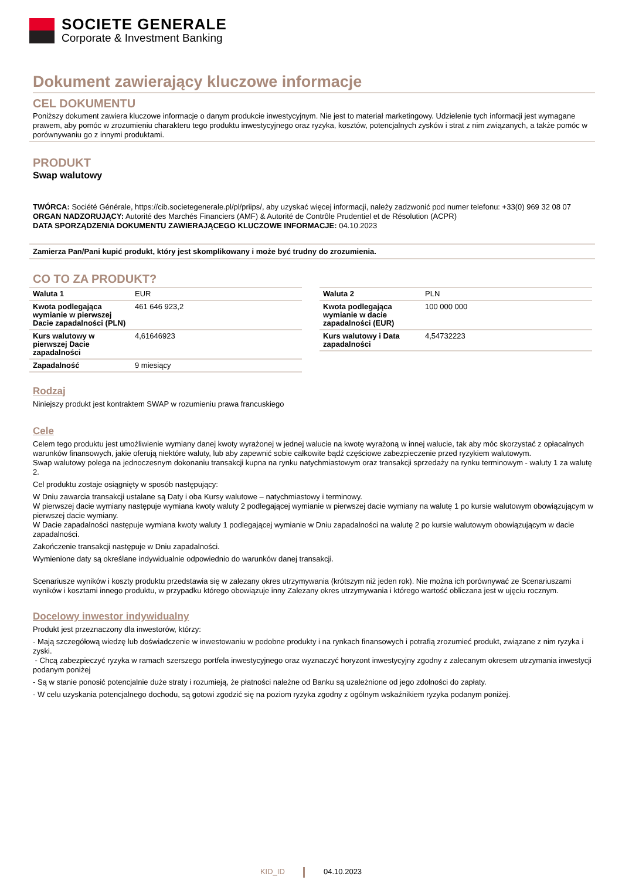SOCIETE GENERALE
Corporate & Investment Banking
Dokument zawierający kluczowe informacje
CEL DOKUMENTU
Poniższy dokument zawiera kluczowe informacje o danym produkcie inwestycyjnym. Nie jest to materiał marketingowy. Udzielenie tych informacji jest wymagane prawem, aby pomóc w zrozumieniu charakteru tego produktu inwestycyjnego oraz ryzyka, kosztów, potencjalnych zysków i strat z nim związanych, a także pomóc w porównywaniu go z innymi produktami.
PRODUKT
Swap walutowy
TWÓRCA: Société Générale, https://cib.societegenerale.pl/pl/priips/, aby uzyskać więcej informacji, należy zadzwonić pod numer telefonu: +33(0) 969 32 08 07
ORGAN NADZORUJĄCY: Autorité des Marchés Financiers (AMF) & Autorité de Contrôle Prudentiel et de Résolution (ACPR)
DATA SPORZĄDZENIA DOKUMENTU ZAWIERAJĄCEGO KLUCZOWE INFORMACJE: 04.10.2023
Zamierza Pan/Pani kupić produkt, który jest skomplikowany i może być trudny do zrozumienia.
CO TO ZA PRODUKT?
| Waluta 1 | EUR |
| Kwota podlegająca wymianie w pierwszej Dacie zapadalności (PLN) | 461 646 923,2 |
| Kurs walutowy w pierwszej Dacie zapadalności | 4,61646923 |
| Zapadalność | 9 miesiący |
| Waluta 2 | PLN |
| Kwota podlegająca wymianie w dacie zapadalności (EUR) | 100 000 000 |
| Kurs walutowy i Data zapadalności | 4,54732223 |
Rodzaj
Niniejszy produkt jest kontraktem SWAP w rozumieniu prawa francuskiego
Cele
Celem tego produktu jest umożliwienie wymiany danej kwoty wyrażonej w jednej walucie na kwotę wyrażoną w innej walucie, tak aby móc skorzystać z opłacalnych warunków finansowych, jakie oferują niektóre waluty, lub aby zapewnić sobie całkowite bądź częściowe zabezpieczenie przed ryzykiem walutowym.
Swap walutowy polega na jednoczesnym dokonaniu transakcji kupna na rynku natychmiastowym oraz transakcji sprzedaży na rynku terminowym - waluty 1 za walutę 2.
Cel produktu zostaje osiągnięty w sposób następujący:
W Dniu zawarcia transakcji ustalane są Daty i oba Kursy walutowe – natychmiastowy i terminowy.
W pierwszej dacie wymiany następuje wymiana kwoty waluty 2 podlegającej wymianie w pierwszej dacie wymiany na walutę 1 po kursie walutowym obowiązującym w pierwszej dacie wymiany.
W Dacie zapadalności następuje wymiana kwoty waluty 1 podlegającej wymianie w Dniu zapadalności na walutę 2 po kursie walutowym obowiązującym w dacie zapadalności.
Zakończenie transakcji następuje w Dniu zapadalności.
Wymienione daty są określane indywidualnie odpowiednio do warunków danej transakcji.
Scenariusze wyników i koszty produktu przedstawia się w zalezany okres utrzymywania (krótszym niż jeden rok). Nie można ich porównywać ze Scenariuszami wyników i kosztami innego produktu, w przypadku którego obowiązuje inny Zalezany okres utrzymywania i którego wartość obliczana jest w ujęciu rocznym.
Docelowy inwestor indywidualny
Produkt jest przeznaczony dla inwestorów, którzy:
- Mają szczegółową wiedzę lub doświadczenie w inwestowaniu w podobne produkty i na rynkach finansowych i potrafią zrozumieć produkt, związane z nim ryzyka i zyski.
- Chcą zabezpieczyć ryzyka w ramach szerszego portfela inwestycyjnego oraz wyznaczyć horyzont inwestycyjny zgodny z zalecanym okresem utrzymania inwestycji podanym poniżej
- Są w stanie ponosić potencjalnie duże straty i rozumieją, że płatności należne od Banku są uzależnione od jego zdolności do zapłaty.
- W celu uzyskania potencjalnego dochodu, są gotowi zgodzić się na poziom ryzyka zgodny z ogólnym wskaźnikiem ryzyka podanym poniżej.
KID_ID 04.10.2023